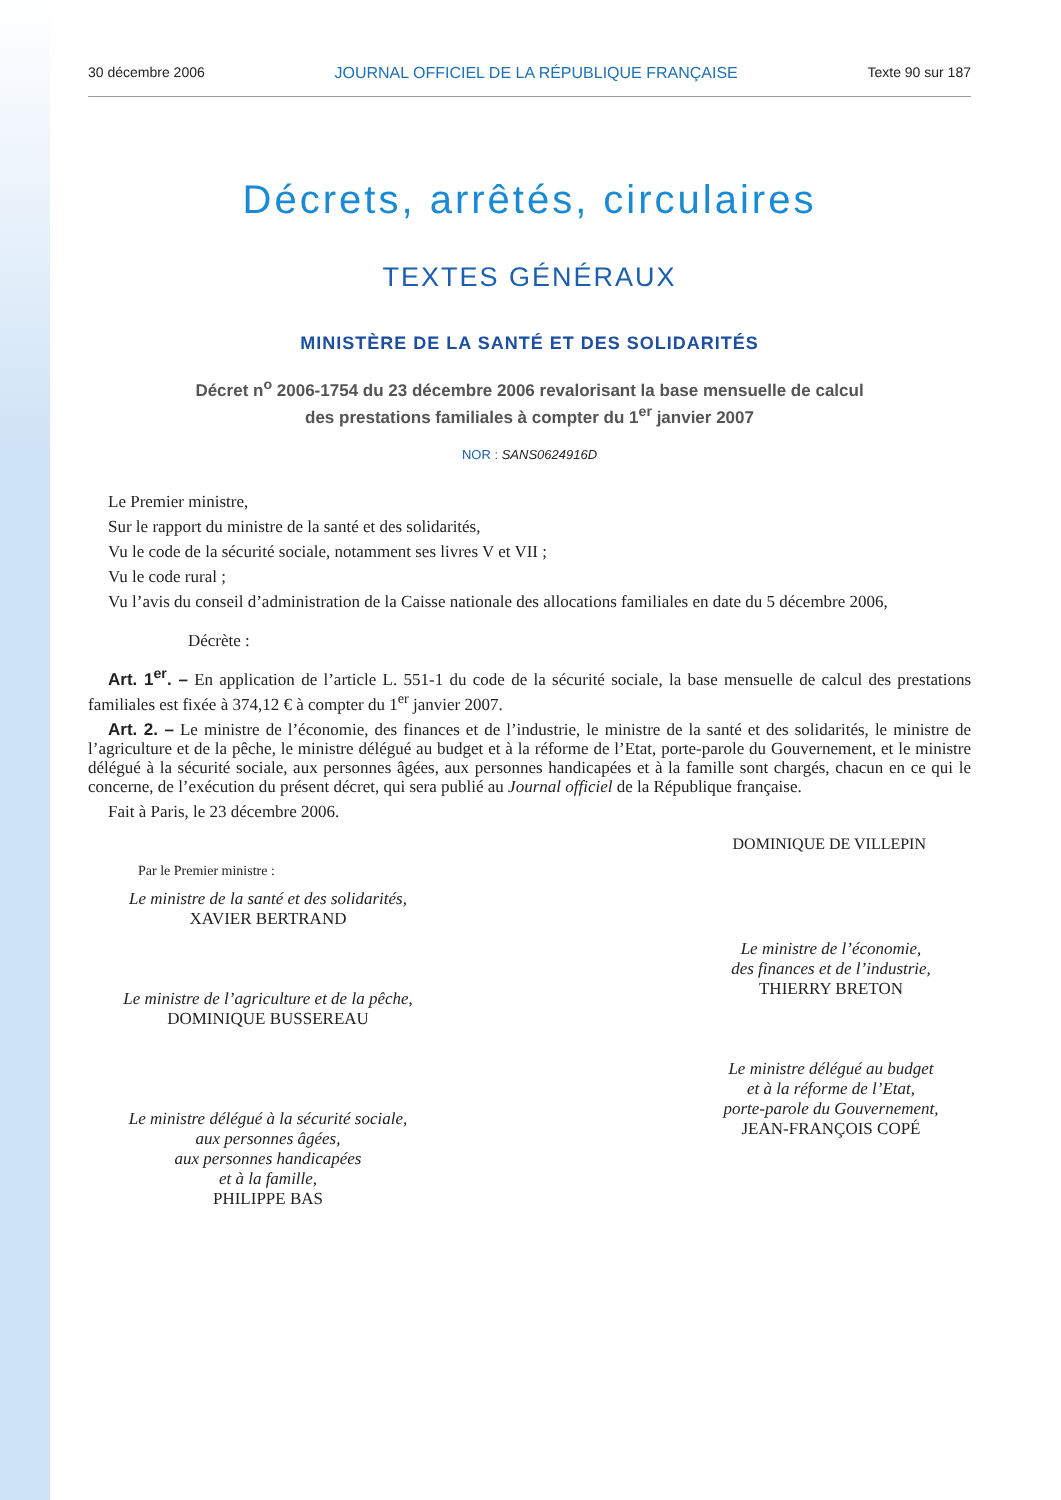30 décembre 2006 JOURNAL OFFICIEL DE LA RÉPUBLIQUE FRANÇAISE Texte 90 sur 187
Décrets, arrêtés, circulaires
TEXTES GÉNÉRAUX
MINISTÈRE DE LA SANTÉ ET DES SOLIDARITÉS
Décret n<sup>o</sup> 2006-1754 du 23 décembre 2006 revalorisant la base mensuelle de calcul
des prestations familiales à compter du 1<sup>er</sup> janvier 2007
NOR : SANS0624916D
Le Premier ministre,
Sur le rapport du ministre de la santé et des solidarités,
Vu le code de la sécurité sociale, notamment ses livres V et VII ;
Vu le code rural ;
Vu l’avis du conseil d’administration de la Caisse nationale des allocations familiales en date du 5 décembre 2006,
Décrète :
Art. 1<sup>er</sup>. – En application de l’article L. 551-1 du code de la sécurité sociale, la base mensuelle de calcul des prestations familiales est fixée à 374,12 € à compter du 1<sup>er</sup> janvier 2007.
Art. 2. – Le ministre de l’économie, des finances et de l’industrie, le ministre de la santé et des solidarités, le ministre de l’agriculture et de la pêche, le ministre délégué au budget et à la réforme de l’Etat, porte-parole du Gouvernement, et le ministre délégué à la sécurité sociale, aux personnes âgées, aux personnes handicapées et à la famille sont chargés, chacun en ce qui le concerne, de l’exécution du présent décret, qui sera publié au Journal officiel de la République française.
Fait à Paris, le 23 décembre 2006.
DOMINIQUE DE VILLEPIN
Par le Premier ministre :
Le ministre de la santé et des solidarités,
XAVIER BERTRAND
Le ministre de l’agriculture et de la pêche,
DOMINIQUE BUSSEREAU
Le ministre délégué à la sécurité sociale,
aux personnes âgées,
aux personnes handicapées
et à la famille,
PHILIPPE BAS
Le ministre de l’économie,
des finances et de l’industrie,
THIERRY BRETON
Le ministre délégué au budget
et à la réforme de l’Etat,
porte-parole du Gouvernement,
JEAN-FRANÇOIS COPÉ